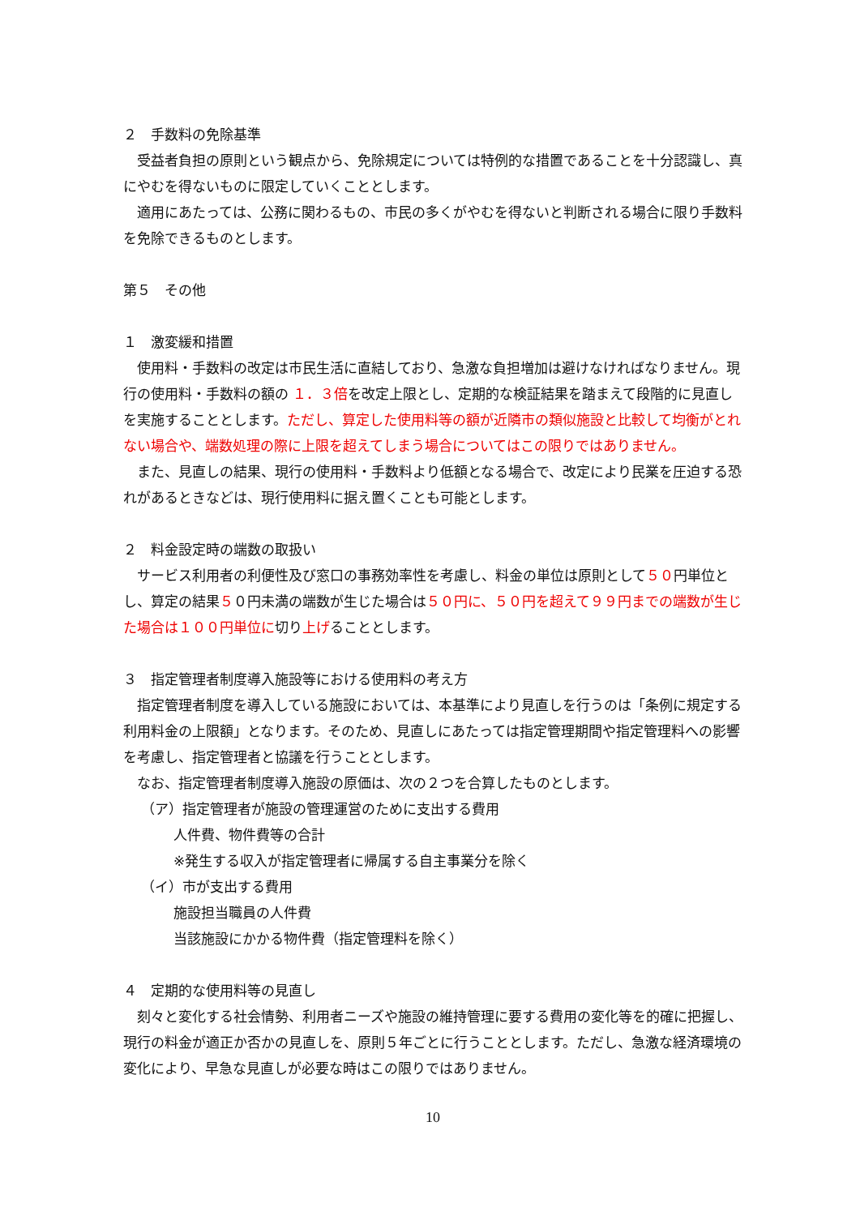２　手数料の免除基準
　受益者負担の原則という観点から、免除規定については特例的な措置であることを十分認識し、真にやむを得ないものに限定していくこととします。
　適用にあたっては、公務に関わるもの、市民の多くがやむを得ないと判断される場合に限り手数料を免除できるものとします。
第５　その他
１　激変緩和措置
　使用料・手数料の改定は市民生活に直結しており、急激な負担増加は避けなければなりません。現行の使用料・手数料の額の １．３倍を改定上限とし、定期的な検証結果を踏まえて段階的に見直しを実施することとします。ただし、算定した使用料等の額が近隣市の類似施設と比較して均衡がとれない場合や、端数処理の際に上限を超えてしまう場合についてはこの限りではありません。
　また、見直しの結果、現行の使用料・手数料より低額となる場合で、改定により民業を圧迫する恐れがあるときなどは、現行使用料に据え置くことも可能とします。
２　料金設定時の端数の取扱い
　サービス利用者の利便性及び窓口の事務効率性を考慮し、料金の単位は原則として５０円単位とし、算定の結果５０円未満の端数が生じた場合は５０円に、５０円を超えて９９円までの端数が生じた場合は１００円単位に切り上げることとします。
３　指定管理者制度導入施設等における使用料の考え方
　指定管理者制度を導入している施設においては、本基準により見直しを行うのは「条例に規定する利用料金の上限額」となります。そのため、見直しにあたっては指定管理期間や指定管理料への影響を考慮し、指定管理者と協議を行うこととします。
　なお、指定管理者制度導入施設の原価は、次の２つを合算したものとします。
（ア）指定管理者が施設の管理運営のために支出する費用
人件費、物件費等の合計
※発生する収入が指定管理者に帰属する自主事業分を除く
（イ）市が支出する費用
施設担当職員の人件費
当該施設にかかる物件費（指定管理料を除く）
４　定期的な使用料等の見直し
　刻々と変化する社会情勢、利用者ニーズや施設の維持管理に要する費用の変化等を的確に把握し、現行の料金が適正か否かの見直しを、原則５年ごとに行うこととします。ただし、急激な経済環境の変化により、早急な見直しが必要な時はこの限りではありません。
10